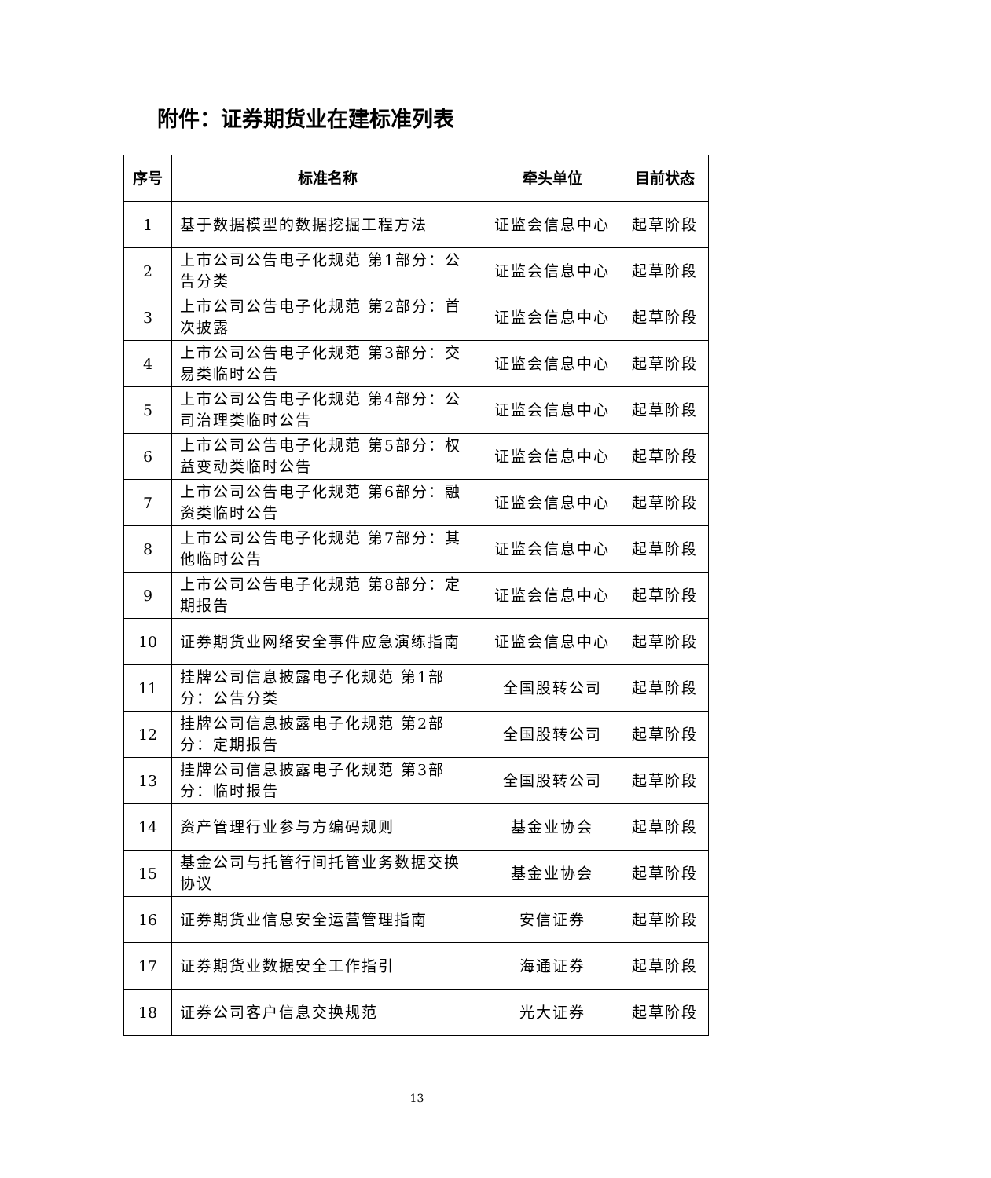附件：证券期货业在建标准列表
| 序号 | 标准名称 | 牵头单位 | 目前状态 |
| --- | --- | --- | --- |
| 1 | 基于数据模型的数据挖掘工程方法 | 证监会信息中心 | 起草阶段 |
| 2 | 上市公司公告电子化规范 第1部分：公告分类 | 证监会信息中心 | 起草阶段 |
| 3 | 上市公司公告电子化规范 第2部分：首次披露 | 证监会信息中心 | 起草阶段 |
| 4 | 上市公司公告电子化规范 第3部分：交易类临时公告 | 证监会信息中心 | 起草阶段 |
| 5 | 上市公司公告电子化规范 第4部分：公司治理类临时公告 | 证监会信息中心 | 起草阶段 |
| 6 | 上市公司公告电子化规范 第5部分：权益变动类临时公告 | 证监会信息中心 | 起草阶段 |
| 7 | 上市公司公告电子化规范 第6部分：融资类临时公告 | 证监会信息中心 | 起草阶段 |
| 8 | 上市公司公告电子化规范 第7部分：其他临时公告 | 证监会信息中心 | 起草阶段 |
| 9 | 上市公司公告电子化规范 第8部分：定期报告 | 证监会信息中心 | 起草阶段 |
| 10 | 证券期货业网络安全事件应急演练指南 | 证监会信息中心 | 起草阶段 |
| 11 | 挂牌公司信息披露电子化规范 第1部分：公告分类 | 全国股转公司 | 起草阶段 |
| 12 | 挂牌公司信息披露电子化规范 第2部分：定期报告 | 全国股转公司 | 起草阶段 |
| 13 | 挂牌公司信息披露电子化规范 第3部分：临时报告 | 全国股转公司 | 起草阶段 |
| 14 | 资产管理行业参与方编码规则 | 基金业协会 | 起草阶段 |
| 15 | 基金公司与托管行间托管业务数据交换协议 | 基金业协会 | 起草阶段 |
| 16 | 证券期货业信息安全运营管理指南 | 安信证券 | 起草阶段 |
| 17 | 证券期货业数据安全工作指引 | 海通证券 | 起草阶段 |
| 18 | 证券公司客户信息交换规范 | 光大证券 | 起草阶段 |
13